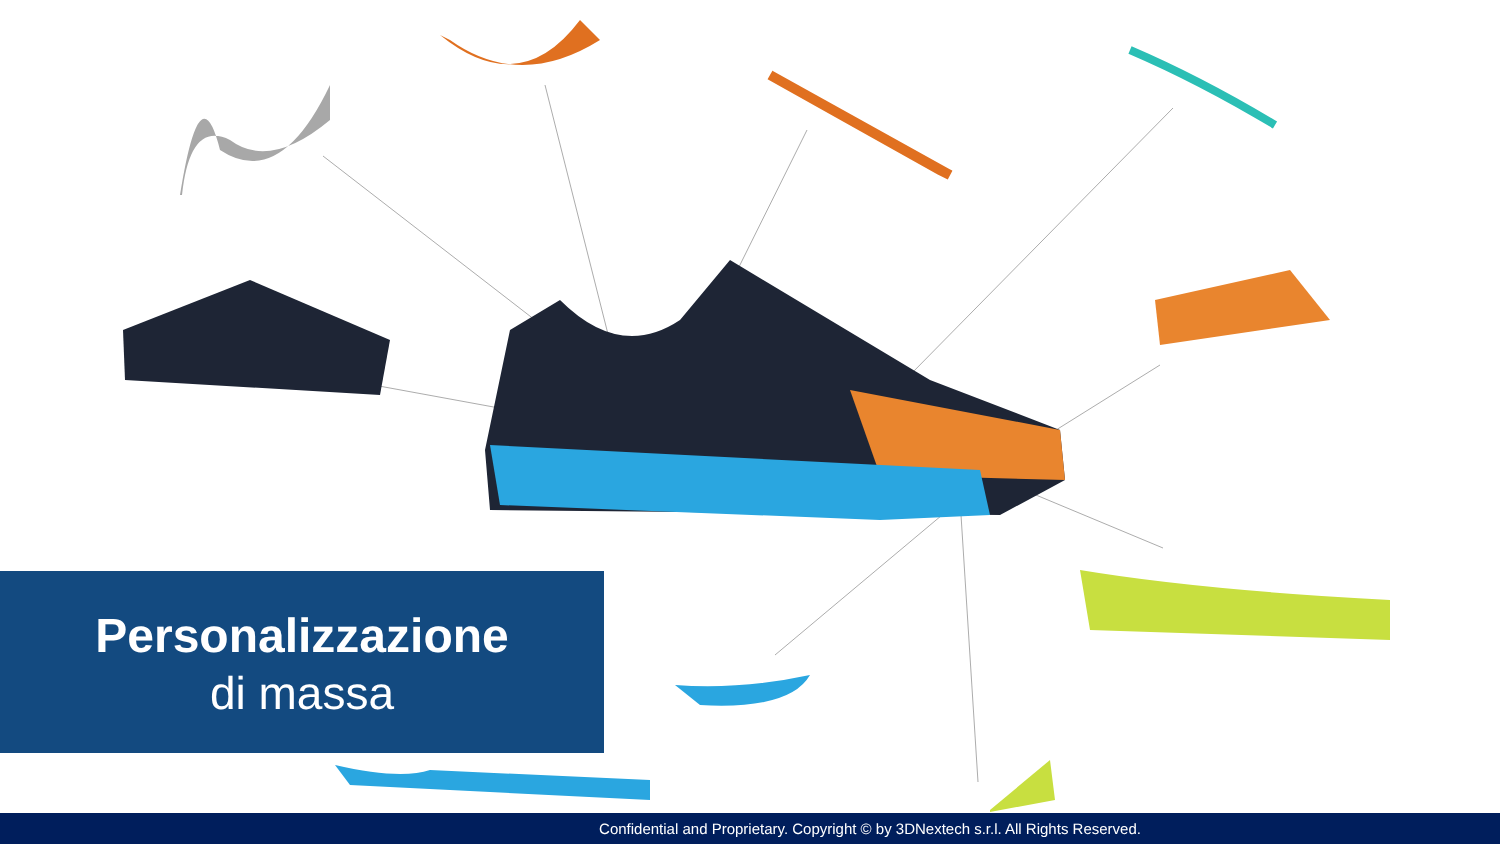Personalizzazione
di massa
Confidential and Proprietary. Copyright © by 3DNextech s.r.l. All Rights Reserved.